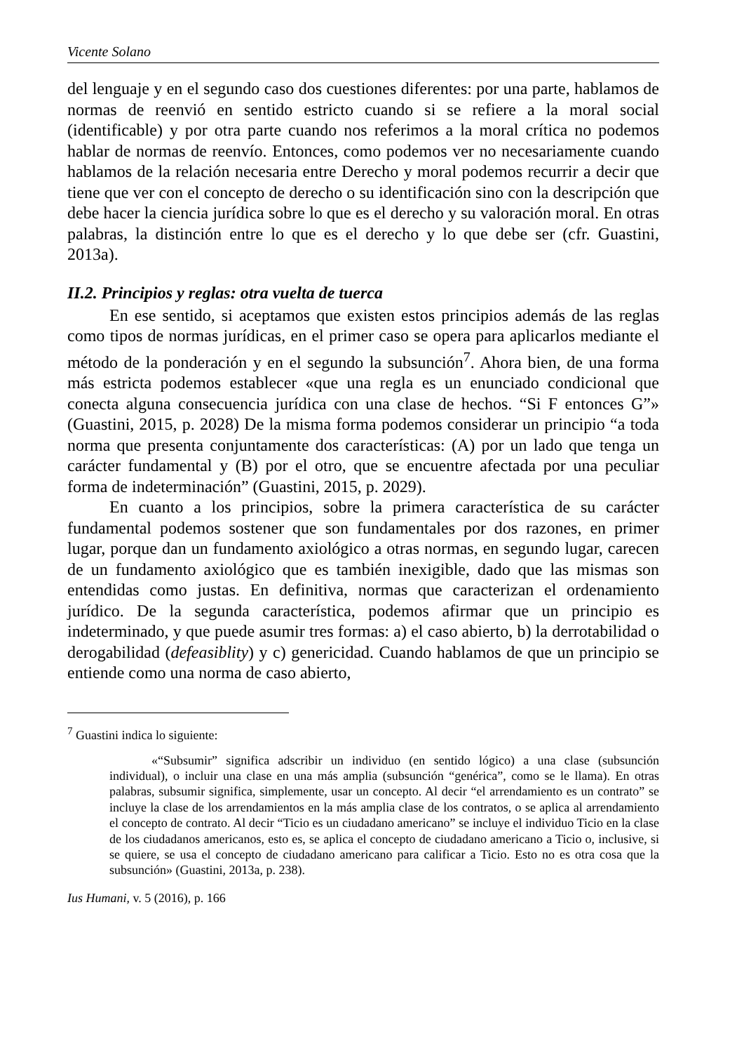Vicente Solano
del lenguaje y en el segundo caso dos cuestiones diferentes: por una parte, hablamos de normas de reenvió en sentido estricto cuando si se refiere a la moral social (identificable) y por otra parte cuando nos referimos a la moral crítica no podemos hablar de normas de reenvío. Entonces, como podemos ver no necesariamente cuando hablamos de la relación necesaria entre Derecho y moral podemos recurrir a decir que tiene que ver con el concepto de derecho o su identificación sino con la descripción que debe hacer la ciencia jurídica sobre lo que es el derecho y su valoración moral. En otras palabras, la distinción entre lo que es el derecho y lo que debe ser (cfr. Guastini, 2013a).
II.2. Principios y reglas: otra vuelta de tuerca
En ese sentido, si aceptamos que existen estos principios además de las reglas como tipos de normas jurídicas, en el primer caso se opera para aplicarlos mediante el método de la ponderación y en el segundo la subsunción<sup>7</sup>. Ahora bien, de una forma más estricta podemos establecer «que una regla es un enunciado condicional que conecta alguna consecuencia jurídica con una clase de hechos. “Si F entonces G”» (Guastini, 2015, p. 2028) De la misma forma podemos considerar un principio “a toda norma que presenta conjuntamente dos características: (A) por un lado que tenga un carácter fundamental y (B) por el otro, que se encuentre afectada por una peculiar forma de indeterminación” (Guastini, 2015, p. 2029).
En cuanto a los principios, sobre la primera característica de su carácter fundamental podemos sostener que son fundamentales por dos razones, en primer lugar, porque dan un fundamento axiológico a otras normas, en segundo lugar, carecen de un fundamento axiológico que es también inexigible, dado que las mismas son entendidas como justas. En definitiva, normas que caracterizan el ordenamiento jurídico. De la segunda característica, podemos afirmar que un principio es indeterminado, y que puede asumir tres formas: a) el caso abierto, b) la derrotabilidad o derogabilidad (defeasiblity) y c) genericidad. Cuando hablamos de que un principio se entiende como una norma de caso abierto,
<sup>7</sup> Guastini indica lo siguiente:
«“Subsumir” significa adscribir un individuo (en sentido lógico) a una clase (subsunción individual), o incluir una clase en una más amplia (subsunción “genérica”, como se le llama). En otras palabras, subsumir significa, simplemente, usar un concepto. Al decir “el arrendamiento es un contrato” se incluye la clase de los arrendamientos en la más amplia clase de los contratos, o se aplica al arrendamiento el concepto de contrato. Al decir “Ticio es un ciudadano americano” se incluye el individuo Ticio en la clase de los ciudadanos americanos, esto es, se aplica el concepto de ciudadano americano a Ticio o, inclusive, si se quiere, se usa el concepto de ciudadano americano para calificar a Ticio. Esto no es otra cosa que la subsunción» (Guastini, 2013a, p. 238).
Ius Humani, v. 5 (2016), p. 166